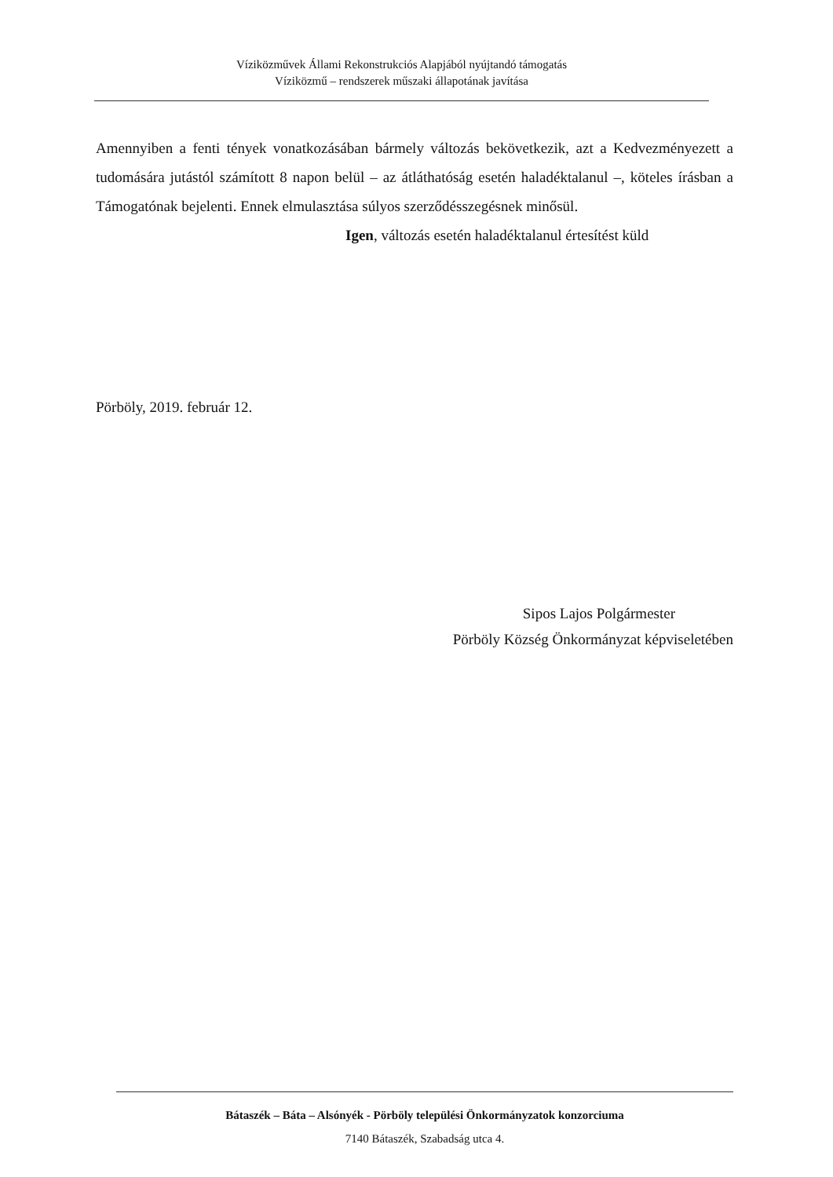Víziközművek Állami Rekonstrukciós Alapjából nyújtandó támogatás
Víziközmű – rendszerek műszaki állapotának javítása
Amennyiben a fenti tények vonatkozásában bármely változás bekövetkezik, azt a Kedvezményezett a tudomására jutástól számított 8 napon belül – az átláthatóság esetén haladéktalanul –, köteles írásban a Támogatónak bejelenti. Ennek elmulasztása súlyos szerződésszegésnek minősül.
Igen, változás esetén haladéktalanul értesítést küld
Pörböly, 2019. február 12.
Sipos Lajos Polgármester
Pörböly Község Önkormányzat képviseletében
Bátaszék – Báta – Alsónyék - Pörböly települési Önkormányzatok konzorciuma
7140 Bátaszék, Szabadság utca 4.